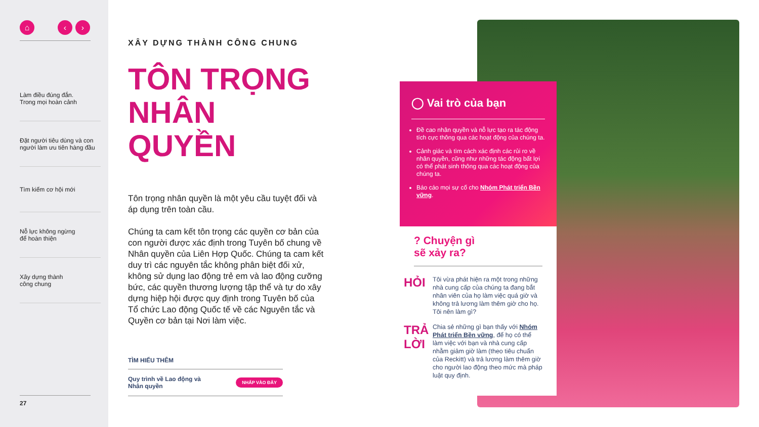⌂ ‹ ›
Làm điều đúng đắn.
Trong mọi hoàn cảnh
Đặt người tiêu dùng và con người làm ưu tiên hàng đầu
Tìm kiếm cơ hội mới
Nỗ lực không ngừng
để hoàn thiện
Xây dựng thành
công chung
27
XÂY DỰNG THÀNH CÔNG CHUNG
TÔN TRỌNG NHÂN QUYỀN
Tôn trọng nhân quyền là một yêu cầu tuyệt đối và áp dụng trên toàn cầu.
Chúng ta cam kết tôn trọng các quyền cơ bản của con người được xác định trong Tuyên bố chung về Nhân quyền của Liên Hợp Quốc. Chúng ta cam kết duy trì các nguyên tắc không phân biệt đối xử, không sử dụng lao động trẻ em và lao động cưỡng bức, các quyền thương lượng tập thể và tự do xây dựng hiệp hội được quy định trong Tuyên bố của Tổ chức Lao động Quốc tế về các Nguyên tắc và Quyền cơ bản tại Nơi làm việc.
TÌM HIỂU THÊM
Quy trình về Lao động và
Nhân quyền NHẤP VÀO ĐÂY
◯ Vai trò của bạn
Đề cao nhân quyền và nỗ lực tạo ra tác động tích cực thông qua các hoạt động của chúng ta.
Cảnh giác và tìm cách xác định các rủi ro về nhân quyền, cũng như những tác động bất lợi có thể phát sinh thông qua các hoạt động của chúng ta.
Báo cáo mọi sự cố cho Nhóm Phát triển Bền vững.
? Chuyện gì
sẽ xảy ra?
HỎI Tôi vừa phát hiện ra một trong những nhà cung cấp của chúng ta đang bắt nhân viên của họ làm việc quá giờ và không trả lương làm thêm giờ cho họ. Tôi nên làm gì?
TRẢ LỜI Chia sẻ những gì bạn thấy với Nhóm Phát triển Bền vững, để họ có thể làm việc với bạn và nhà cung cấp nhằm giảm giờ làm (theo tiêu chuẩn của Reckitt) và trả lương làm thêm giờ cho người lao động theo mức mà pháp luật quy định.